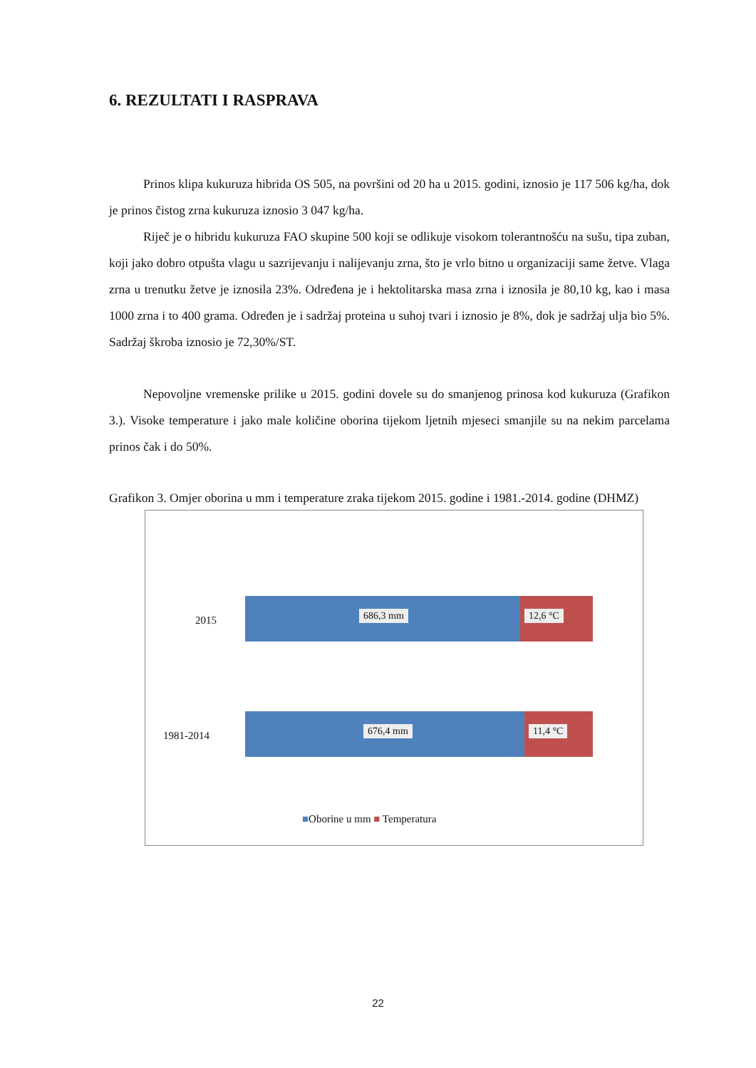6. REZULTATI I RASPRAVA
Prinos klipa kukuruza hibrida OS 505, na površini od 20 ha u 2015. godini, iznosio je 117 506 kg/ha, dok je prinos čistog zrna kukuruza iznosio 3 047 kg/ha.
Riječ je o hibridu kukuruza FAO skupine 500 koji se odlikuje visokom tolerantnošću na sušu, tipa zuban, koji jako dobro otpušta vlagu u sazrijevanju i nalijevanju zrna, što je vrlo bitno u organizaciji same žetve. Vlaga zrna u trenutku žetve je iznosila 23%. Određena je i hektolitarska masa zrna i iznosila je 80,10 kg, kao i masa 1000 zrna i to 400 grama. Određen je i sadržaj proteina u suhoj tvari i iznosio je 8%, dok je sadržaj ulja bio 5%. Sadržaj škroba iznosio je 72,30%/ST.
Nepovoljne vremenske prilike u 2015. godini dovele su do smanjenog prinosa kod kukuruza (Grafikon 3.). Visoke temperature i jako male količine oborina tijekom ljetnih mjeseci smanjile su na nekim parcelama prinos čak i do 50%.
Grafikon 3. Omjer oborina u mm i temperature zraka tijekom 2015. godine i 1981.-2014. godine (DHMZ)
2015
686,3 mm
12,6 °C
1981-2014
676,4 mm
11,4 °C
■Oborine u mm ■ Temperatura
22